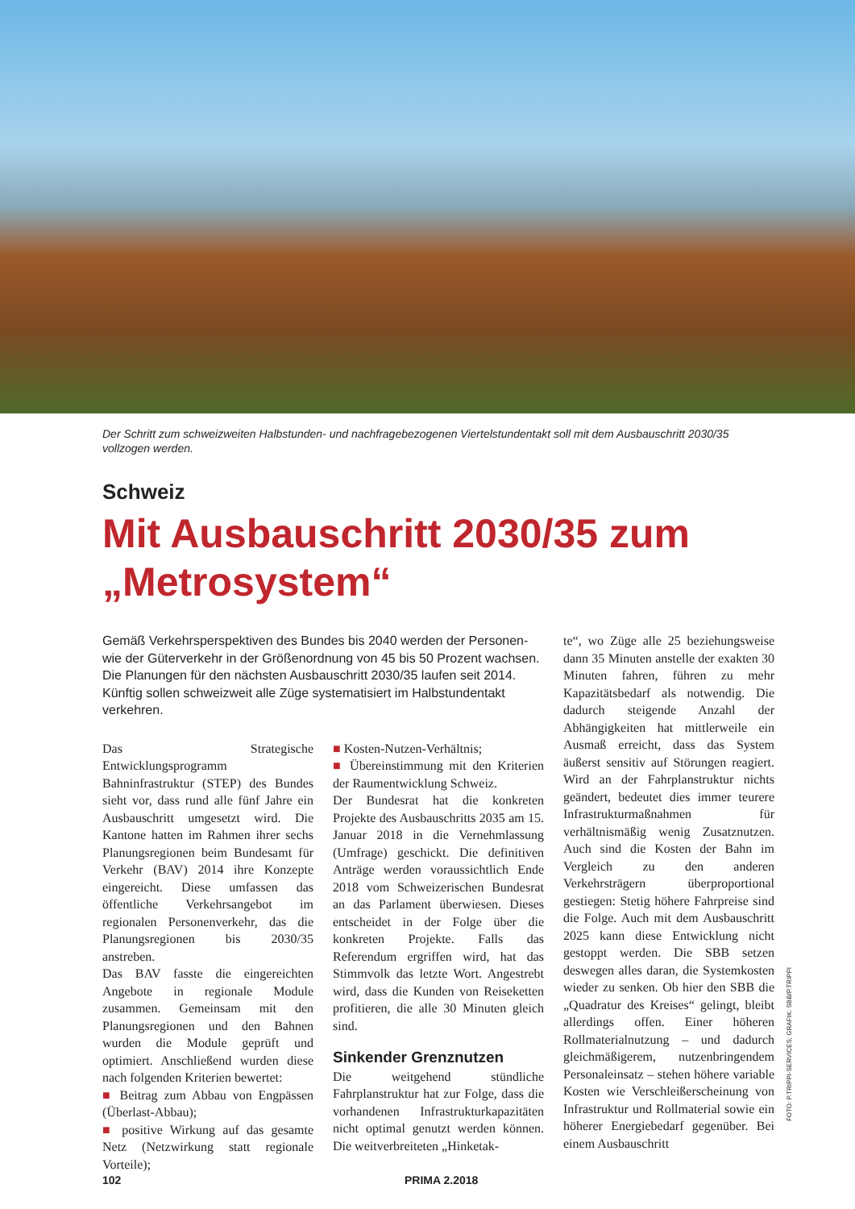Der Schritt zum schweizweiten Halbstunden- und nachfragebezogenen Viertelstundentakt soll mit dem Ausbauschritt 2030/35 vollzogen werden.
Schweiz
Mit Ausbauschritt 2030/35 zum
„Metrosystem“
Gemäß Verkehrsperspektiven des Bundes bis 2040 werden der Personen- wie der Güterverkehr in der Größenordnung von 45 bis 50 Prozent wachsen. Die Planungen für den nächsten Ausbauschritt 2030/35 laufen seit 2014. Künftig sollen schweizweit alle Züge systematisiert im Halbstundentakt verkehren.
Das Strategische Entwicklungsprogramm Bahninfrastruktur (STEP) des Bundes sieht vor, dass rund alle fünf Jahre ein Ausbauschritt umgesetzt wird. Die Kantone hatten im Rahmen ihrer sechs Planungsregionen beim Bundesamt für Verkehr (BAV) 2014 ihre Konzepte eingereicht. Diese umfassen das öffentliche Verkehrsangebot im regionalen Personenverkehr, das die Planungsregionen bis 2030/35 anstreben.
Das BAV fasste die eingereichten Angebote in regionale Module zusammen. Gemeinsam mit den Planungsregionen und den Bahnen wurden die Module geprüft und optimiert. Anschließend wurden diese nach folgenden Kriterien bewertet:
■ Beitrag zum Abbau von Engpässen (Überlast-Abbau);
■ positive Wirkung auf das gesamte Netz (Netzwirkung statt regionale Vorteile);
■ Kosten-Nutzen-Verhältnis;
■ Übereinstimmung mit den Kriterien der Raumentwicklung Schweiz.
Der Bundesrat hat die konkreten Projekte des Ausbauschritts 2035 am 15. Januar 2018 in die Vernehmlassung (Umfrage) geschickt. Die definitiven Anträge werden voraussichtlich Ende 2018 vom Schweizerischen Bundesrat an das Parlament überwiesen. Dieses entscheidet in der Folge über die konkreten Projekte. Falls das Referendum ergriffen wird, hat das Stimmvolk das letzte Wort. Angestrebt wird, dass die Kunden von Reiseketten profitieren, die alle 30 Minuten gleich sind.
Sinkender Grenznutzen
Die weitgehend stündliche Fahrplanstruktur hat zur Folge, dass die vorhandenen Infrastrukturkapazitäten nicht optimal genutzt werden können. Die weitverbreiteten „Hinketak-
te“, wo Züge alle 25 beziehungsweise dann 35 Minuten anstelle der exakten 30 Minuten fahren, führen zu mehr Kapazitätsbedarf als notwendig. Die dadurch steigende Anzahl der Abhängigkeiten hat mittlerweile ein Ausmaß erreicht, dass das System äußerst sensitiv auf Störungen reagiert. Wird an der Fahrplanstruktur nichts geändert, bedeutet dies immer teurere Infrastrukturmaßnahmen für verhältnismäßig wenig Zusatznutzen. Auch sind die Kosten der Bahn im Vergleich zu den anderen Verkehrsträgern überproportional gestiegen: Stetig höhere Fahrpreise sind die Folge. Auch mit dem Ausbauschritt 2025 kann diese Entwicklung nicht gestoppt werden. Die SBB setzen deswegen alles daran, die Systemkosten wieder zu senken. Ob hier den SBB die „Quadratur des Kreises“ gelingt, bleibt allerdings offen. Einer höheren Rollmaterialnutzung – und dadurch gleichmäßigerem, nutzenbringendem Personaleinsatz – stehen höhere variable Kosten wie Verschleißerscheinung von Infrastruktur und Rollmaterial sowie ein höherer Energiebedarf gegenüber. Bei einem Ausbauschritt
FOTO: P.TRIPPI-SERVICES; GRAFIK: SBB/P.TRIPPI
102 PRIMA 2.2018